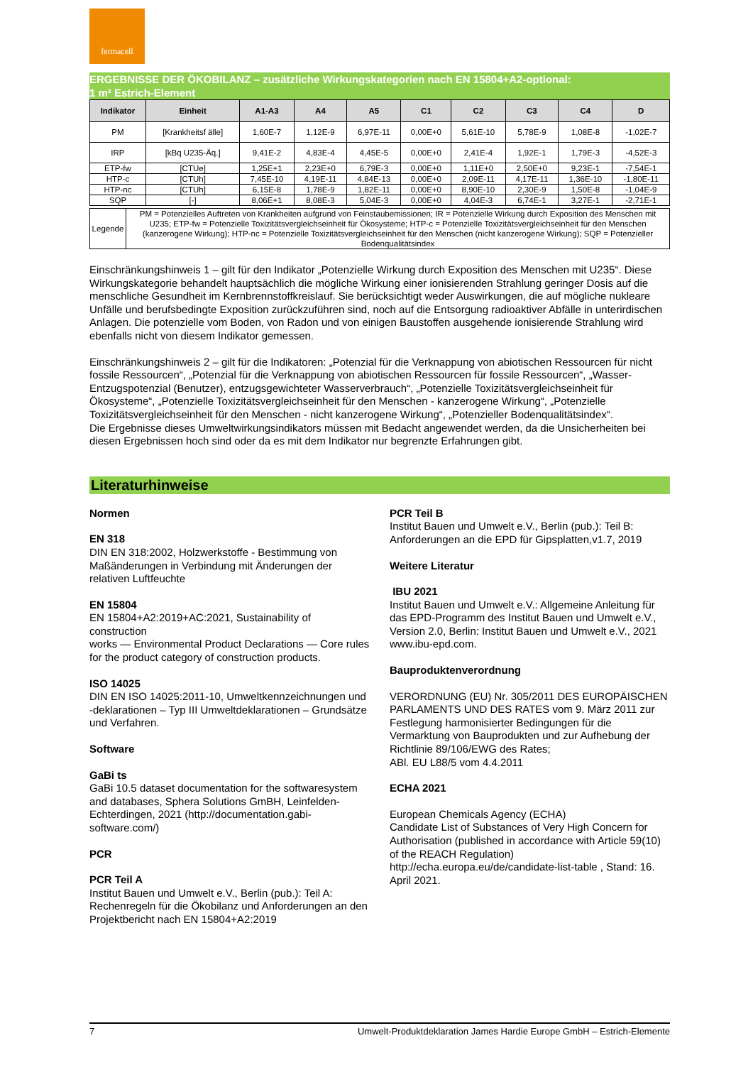fermacell
ERGEBNISSE DER ÖKOBILANZ – zusätzliche Wirkungskategorien nach EN 15804+A2-optional:
1 m² Estrich-Element
| Indikator | Einheit | A1-A3 | A4 | A5 | C1 | C2 | C3 | C4 | D |
| --- | --- | --- | --- | --- | --- | --- | --- | --- | --- |
| PM | [Krankheitsf älle] | 1,60E-7 | 1,12E-9 | 6,97E-11 | 0,00E+0 | 5,61E-10 | 5,78E-9 | 1,08E-8 | -1,02E-7 |
| IRP | [kBq U235-Äq.] | 9,41E-2 | 4,83E-4 | 4,45E-5 | 0,00E+0 | 2,41E-4 | 1,92E-1 | 1,79E-3 | -4,52E-3 |
| ETP-fw | [CTUe] | 1,25E+1 | 2,23E+0 | 6,79E-3 | 0,00E+0 | 1,11E+0 | 2,50E+0 | 9,23E-1 | -7,54E-1 |
| HTP-c | [CTUh] | 7,45E-10 | 4,19E-11 | 4,84E-13 | 0,00E+0 | 2,09E-11 | 4,17E-11 | 1,36E-10 | -1,80E-11 |
| HTP-nc | [CTUh] | 6,15E-8 | 1,78E-9 | 1,82E-11 | 0,00E+0 | 8,90E-10 | 2,30E-9 | 1,50E-8 | -1,04E-9 |
| SQP | [-] | 8,06E+1 | 8,08E-3 | 5,04E-3 | 0,00E+0 | 4,04E-3 | 6,74E-1 | 3,27E-1 | -2,71E-1 |
| Legende | PM = Potenzielles Auftreten von Krankheiten aufgrund von Feinstaubemissionen; IR = Potenzielle Wirkung durch Exposition des Menschen mit U235; ETP-fw = Potenzielle Toxizitätsvergleichseinheit für Ökosysteme; HTP-c = Potenzielle Toxizitätsvergleichseinheit für den Menschen (kanzerogene Wirkung); HTP-nc = Potenzielle Toxizitätsvergleichseinheit für den Menschen (nicht kanzerogene Wirkung); SQP = Potenzieller Bodenqualitätsindex |
Einschränkungshinweis 1 – gilt für den Indikator „Potenzielle Wirkung durch Exposition des Menschen mit U235“. Diese Wirkungskategorie behandelt hauptsächlich die mögliche Wirkung einer ionisierenden Strahlung geringer Dosis auf die menschliche Gesundheit im Kernbrennstoffkreislauf. Sie berücksichtigt weder Auswirkungen, die auf mögliche nukleare Unfälle und berufsbedingte Exposition zurückzuführen sind, noch auf die Entsorgung radioaktiver Abfälle in unterirdischen Anlagen. Die potenzielle vom Boden, von Radon und von einigen Baustoffen ausgehende ionisierende Strahlung wird ebenfalls nicht von diesem Indikator gemessen.
Einschränkungshinweis 2 – gilt für die Indikatoren: „Potenzial für die Verknappung von abiotischen Ressourcen für nicht fossile Ressourcen“, „Potenzial für die Verknappung von abiotischen Ressourcen für fossile Ressourcen“, „Wasser-Entzugspotenzial (Benutzer), entzugsgewichteter Wasserverbrauch“, „Potenzielle Toxizitätsvergleichseinheit für Ökosysteme“, „Potenzielle Toxizitätsvergleichseinheit für den Menschen - kanzerogene Wirkung“, „Potenzielle Toxizitätsvergleichseinheit für den Menschen - nicht kanzerogene Wirkung“, „Potenzieller Bodenqualitätsindex“.
Die Ergebnisse dieses Umweltwirkungsindikators müssen mit Bedacht angewendet werden, da die Unsicherheiten bei diesen Ergebnissen hoch sind oder da es mit dem Indikator nur begrenzte Erfahrungen gibt.
Literaturhinweise
Normen
EN 318
DIN EN 318:2002, Holzwerkstoffe - Bestimmung von Maßänderungen in Verbindung mit Änderungen der relativen Luftfeuchte
EN 15804
EN 15804+A2:2019+AC:2021, Sustainability of construction
works — Environmental Product Declarations — Core rules for the product category of construction products.
ISO 14025
DIN EN ISO 14025:2011-10, Umweltkennzeichnungen und -deklarationen – Typ III Umweltdeklarationen – Grundsätze und Verfahren.
Software
GaBi ts
GaBi 10.5 dataset documentation for the softwaresystem and databases, Sphera Solutions GmBH, Leinfelden-Echterdingen, 2021 (http://documentation.gabi-software.com/)
PCR
PCR Teil A
Institut Bauen und Umwelt e.V., Berlin (pub.): Teil A: Rechenregeln für die Ökobilanz und Anforderungen an den Projektbericht nach EN 15804+A2:2019
PCR Teil B
Institut Bauen und Umwelt e.V., Berlin (pub.): Teil B: Anforderungen an die EPD für Gipsplatten,v1.7, 2019
Weitere Literatur
IBU 2021
Institut Bauen und Umwelt e.V.: Allgemeine Anleitung für das EPD-Programm des Institut Bauen und Umwelt e.V., Version 2.0, Berlin: Institut Bauen und Umwelt e.V., 2021 www.ibu-epd.com.
Bauproduktenverordnung
VERORDNUNG (EU) Nr. 305/2011 DES EUROPÄISCHEN PARLAMENTS UND DES RATES vom 9. März 2011 zur Festlegung harmonisierter Bedingungen für die Vermarktung von Bauprodukten und zur Aufhebung der Richtlinie 89/106/EWG des Rates;
ABl. EU L88/5 vom 4.4.2011
ECHA 2021
European Chemicals Agency (ECHA)
Candidate List of Substances of Very High Concern for Authorisation (published in accordance with Article 59(10) of the REACH Regulation)
http://echa.europa.eu/de/candidate-list-table , Stand: 16. April 2021.
7 Umwelt-Produktdeklaration James Hardie Europe GmbH – Estrich-Elemente